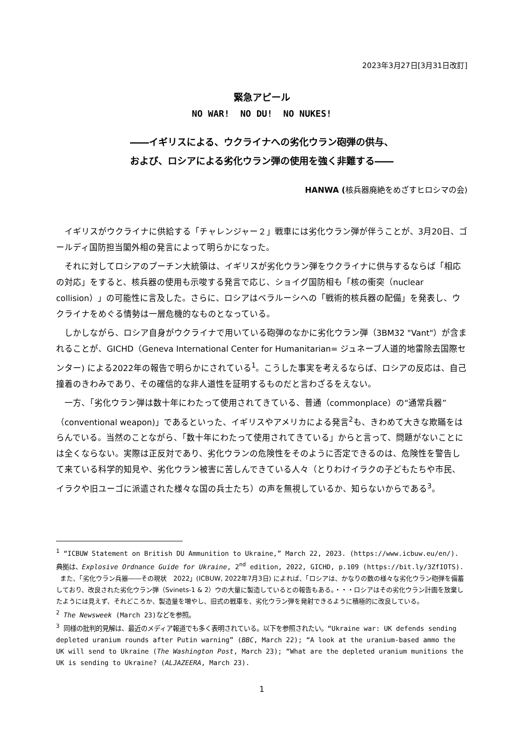2023年3月27日[3月31日改訂]
緊急アピール
NO WAR! NO DU! NO NUKES!
――イギリスによる、ウクライナへの劣化ウラン砲弾の供与、
および、ロシアによる劣化ウラン弾の使用を強く非難する――
HANWA (核兵器廃絶をめざすヒロシマの会)
イギリスがウクライナに供給する「チャレンジャー２」戦車には劣化ウラン弾が伴うことが、3月20日、ゴールディ国防担当閣外相の発言によって明らかになった。
それに対してロシアのプーチン大統領は、イギリスが劣化ウラン弾をウクライナに供与するならば「相応の対応」をすると、核兵器の使用も示唆する発言で応じ、ショイグ国防相も「核の衝突（nuclear collision）」の可能性に言及した。さらに、ロシアはベラルーシへの「戦術的核兵器の配備」を発表し、ウクライナをめぐる情勢は一層危機的なものとなっている。
しかしながら、ロシア自身がウクライナで用いている砲弾のなかに劣化ウラン弾（3BM32 "Vant"）が含まれることが、GICHD（Geneva International Center for Humanitarian= ジュネーブ人道的地雷除去国際センター) による2022年の報告で明らかにされている<sup>1</sup>。こうした事実を考えるならば、ロシアの反応は、自己撞着のきわみであり、その確信的な非人道性を証明するものだと言わざるをえない。
一方、「劣化ウラン弾は数十年にわたって使用されてきている、普通（commonplace）の“通常兵器”（conventional weapon)」であるといった、イギリスやアメリカによる発言<sup>2</sup>も、きわめて大きな欺瞞をはらんでいる。当然のことながら、「数十年にわたって使用されてきている」からと言って、問題がないことには全くならない。実際は正反対であり、劣化ウランの危険性をそのように否定できるのは、危険性を警告して来ている科学的知見や、劣化ウラン被害に苦しんできている人々（とりわけイラクの子どもたちや市民、イラクや旧ユーゴに派遣された様々な国の兵士たち）の声を無視しているか、知らないからである<sup>3</sup>。
<sup>1</sup> “ICBUW Statement on British DU Ammunition to Ukraine,” March 22, 2023. (https://www.icbuw.eu/en/). 典拠は、Explosive Ordnance Guide for Ukraine, 2<sup>nd</sup> edition, 2022, GICHD, p.109 (https://bit.ly/3ZfIOTS).
また、「劣化ウラン兵器――その現状　2022」(ICBUW, 2022年7月3日) によれば、「ロシアは、かなりの数の様々な劣化ウラン砲弾を備蓄しており、改良された劣化ウラン弾（Svinets-1 & 2）ウの大量に製造しているとの報告もある。・・・ロシアはその劣化ウラン計画を放棄したようには見えず、それどころか、製造量を増やし、旧式の戦車を、劣化ウラン弾を発射できるように積極的に改良している。
<sup>2</sup> The Newsweek (March 23)などを参照。
<sup>3</sup> 同様の批判的見解は、最近のメディア報道でも多く表明されている。以下を参照されたい。“Ukraine war: UK defends sending depleted uranium rounds after Putin warning” (BBC, March 22); “A look at the uranium-based ammo the UK will send to Ukraine (The Washington Post, March 23); “What are the depleted uranium munitions the UK is sending to Ukraine? (ALJAZEERA, March 23).
1